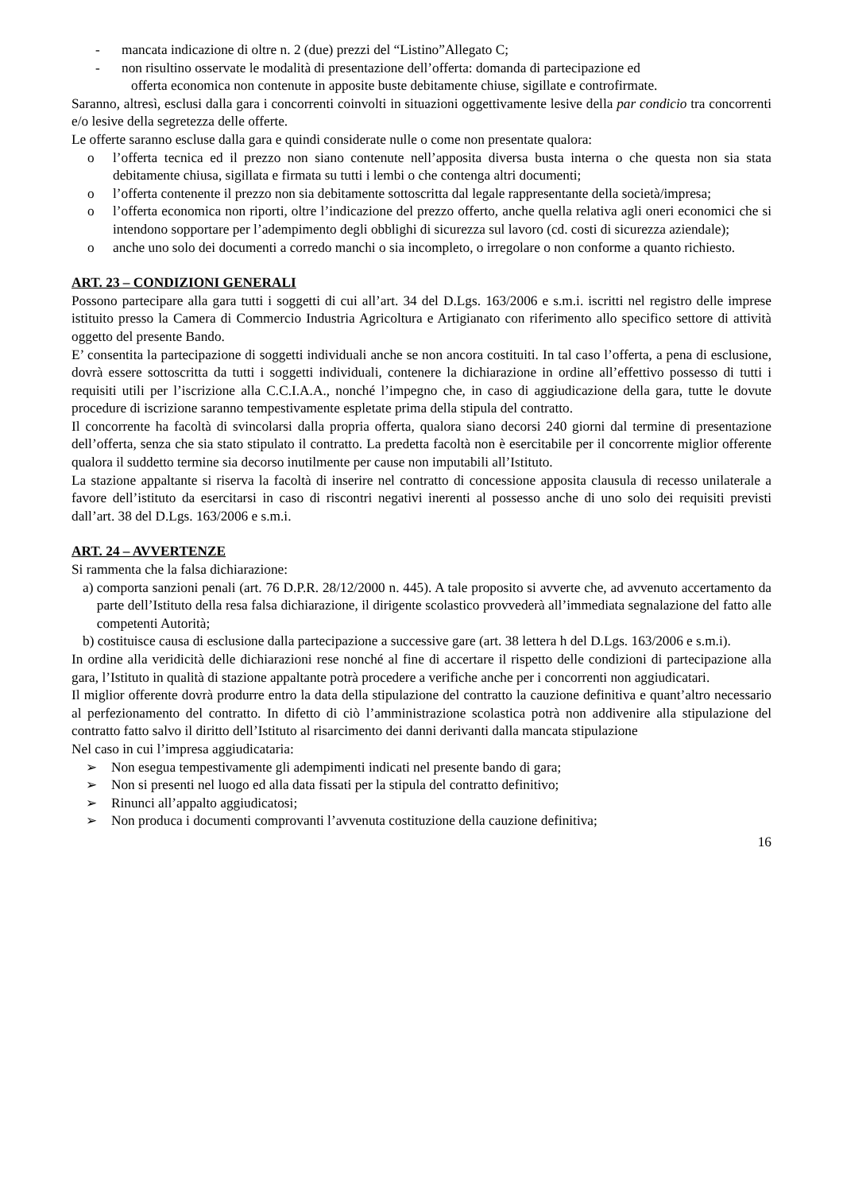- mancata indicazione di oltre n. 2 (due) prezzi del “Listino”Allegato C;
- non risultino osservate le modalità di presentazione dell’offerta: domanda di partecipazione ed
offerta economica non contenute in apposite buste debitamente chiuse, sigillate e controfirmate.
Saranno, altresì, esclusi dalla gara i concorrenti coinvolti in situazioni oggettivamente lesive della par condicio tra concorrenti e/o lesive della segretezza delle offerte.
Le offerte saranno escluse dalla gara e quindi considerate nulle o come non presentate qualora:
o l’offerta tecnica ed il prezzo non siano contenute nell’apposita diversa busta interna o che questa non sia stata debitamente chiusa, sigillata e firmata su tutti i lembi o che contenga altri documenti;
o l’offerta contenente il prezzo non sia debitamente sottoscritta dal legale rappresentante della società/impresa;
o l’offerta economica non riporti, oltre l’indicazione del prezzo offerto, anche quella relativa agli oneri economici che si intendono sopportare per l’adempimento degli obblighi di sicurezza sul lavoro (cd. costi di sicurezza aziendale);
o anche uno solo dei documenti a corredo manchi o sia incompleto, o irregolare o non conforme a quanto richiesto.
ART. 23 – CONDIZIONI GENERALI
Possono partecipare alla gara tutti i soggetti di cui all’art. 34 del D.Lgs. 163/2006 e s.m.i. iscritti nel registro delle imprese istituito presso la Camera di Commercio Industria Agricoltura e Artigianato con riferimento allo specifico settore di attività oggetto del presente Bando.
E’ consentita la partecipazione di soggetti individuali anche se non ancora costituiti. In tal caso l’offerta, a pena di esclusione, dovrà essere sottoscritta da tutti i soggetti individuali, contenere la dichiarazione in ordine all’effettivo possesso di tutti i requisiti utili per l’iscrizione alla C.C.I.A.A., nonché l’impegno che, in caso di aggiudicazione della gara, tutte le dovute procedure di iscrizione saranno tempestivamente espletate prima della stipula del contratto.
Il concorrente ha facoltà di svincolarsi dalla propria offerta, qualora siano decorsi 240 giorni dal termine di presentazione dell’offerta, senza che sia stato stipulato il contratto. La predetta facoltà non è esercitabile per il concorrente miglior offerente qualora il suddetto termine sia decorso inutilmente per cause non imputabili all’Istituto.
La stazione appaltante si riserva la facoltà di inserire nel contratto di concessione apposita clausula di recesso unilaterale a favore dell’istituto da esercitarsi in caso di riscontri negativi inerenti al possesso anche di uno solo dei requisiti previsti dall’art. 38 del D.Lgs. 163/2006 e s.m.i.
ART. 24 – AVVERTENZE
Si rammenta che la falsa dichiarazione:
a) comporta sanzioni penali (art. 76 D.P.R. 28/12/2000 n. 445). A tale proposito si avverte che, ad avvenuto accertamento da parte dell’Istituto della resa falsa dichiarazione, il dirigente scolastico provvederà all’immediata segnalazione del fatto alle competenti Autorità;
b) costituisce causa di esclusione dalla partecipazione a successive gare (art. 38 lettera h del D.Lgs. 163/2006 e s.m.i).
In ordine alla veridicità delle dichiarazioni rese nonché al fine di accertare il rispetto delle condizioni di partecipazione alla gara, l’Istituto in qualità di stazione appaltante potrà procedere a verifiche anche per i concorrenti non aggiudicatari.
Il miglior offerente dovrà produrre entro la data della stipulazione del contratto la cauzione definitiva e quant’altro necessario al perfezionamento del contratto. In difetto di ciò l’amministrazione scolastica potrà non addivenire alla stipulazione del contratto fatto salvo il diritto dell’Istituto al risarcimento dei danni derivanti dalla mancata stipulazione
Nel caso in cui l’impresa aggiudicataria:
➢ Non esegua tempestivamente gli adempimenti indicati nel presente bando di gara;
➢ Non si presenti nel luogo ed alla data fissati per la stipula del contratto definitivo;
➢ Rinunci all’appalto aggiudicatosi;
➢ Non produca i documenti comprovanti l’avvenuta costituzione della cauzione definitiva;
16